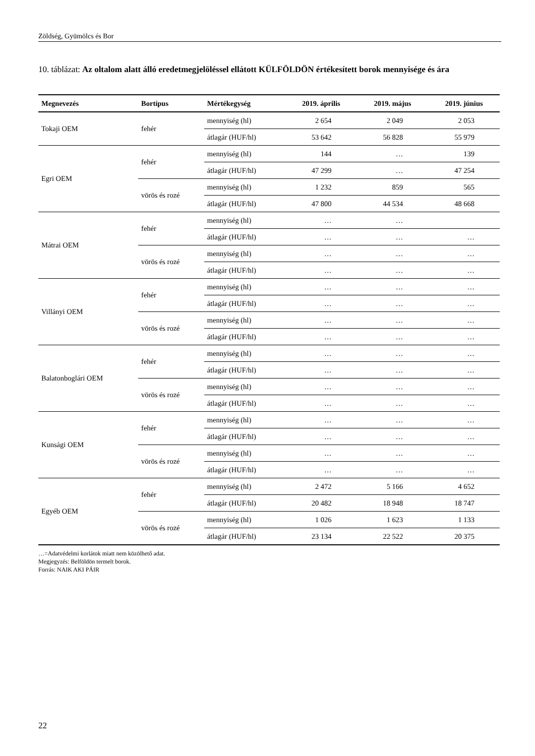Zöldség, Gyümölcs és Bor
10. táblázat: Az oltalom alatt álló eredetmegjelöléssel ellátott KÜLFÖLDÖN értékesített borok mennyisége és ára
| Megnevezés | Bortípus | Mértékegység | 2019. április | 2019. május | 2019. június |
| --- | --- | --- | --- | --- | --- |
| Tokaji OEM | fehér | mennyiség (hl) | 2 654 | 2 049 | 2 053 |
| | | átlagár (HUF/hl) | 53 642 | 56 828 | 55 979 |
| Egri OEM | fehér | mennyiség (hl) | 144 | … | 139 |
| | | átlagár (HUF/hl) | 47 299 | … | 47 254 |
| | vörös és rozé | mennyiség (hl) | 1 232 | 859 | 565 |
| | | átlagár (HUF/hl) | 47 800 | 44 534 | 48 668 |
| Mátrai OEM | fehér | mennyiség (hl) | … | … | |
| | | átlagár (HUF/hl) | … | … | … |
| | vörös és rozé | mennyiség (hl) | … | … | … |
| | | átlagár (HUF/hl) | … | … | … |
| Villányi OEM | fehér | mennyiség (hl) | … | … | … |
| | | átlagár (HUF/hl) | … | … | … |
| | vörös és rozé | mennyiség (hl) | … | … | … |
| | | átlagár (HUF/hl) | … | … | … |
| Balatonboglári OEM | fehér | mennyiség (hl) | … | … | … |
| | | átlagár (HUF/hl) | … | … | … |
| | vörös és rozé | mennyiség (hl) | … | … | … |
| | | átlagár (HUF/hl) | … | … | … |
| Kunsági OEM | fehér | mennyiség (hl) | … | … | … |
| | | átlagár (HUF/hl) | … | … | … |
| | vörös és rozé | mennyiség (hl) | … | … | … |
| | | átlagár (HUF/hl) | … | … | … |
| Egyéb OEM | fehér | mennyiség (hl) | 2 472 | 5 166 | 4 652 |
| | | átlagár (HUF/hl) | 20 482 | 18 948 | 18 747 |
| | vörös és rozé | mennyiség (hl) | 1 026 | 1 623 | 1 133 |
| | | átlagár (HUF/hl) | 23 134 | 22 522 | 20 375 |
…=Adatvédelmi korlátok miatt nem közölhető adat.
Megjegyzés: Belföldön termelt borok.
Forrás: NAIK AKI PÁIR
22